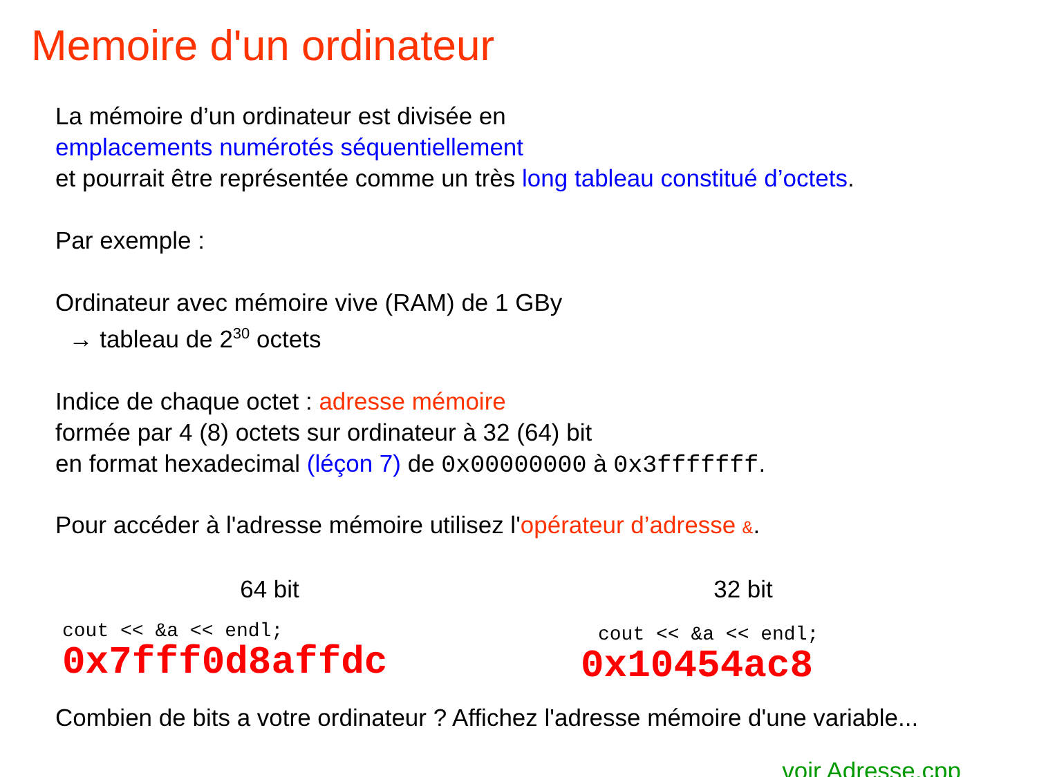Memoire d'un ordinateur
La mémoire d’un ordinateur est divisée en
emplacements numérotés séquentiellement
et pourrait être représentée comme un très long tableau constitué d’octets.
Par exemple :
Ordinateur avec mémoire vive (RAM) de 1 GBy
→ tableau de 2<sup>30</sup> octets
Indice de chaque octet : adresse mémoire
formée par 4 (8) octets sur ordinateur à 32 (64) bit
en format hexadecimal (léçon 7) de 0x00000000 à 0x3fffffff.
Pour accéder à l'adresse mémoire utilisez l'opérateur d’adresse &.
64 bit
cout << &a << endl;
0x7fff0d8affdc
32 bit
cout << &a << endl;
0x10454ac8
Combien de bits a votre ordinateur ? Affichez l'adresse mémoire d'une variable...
voir Adresse.cpp